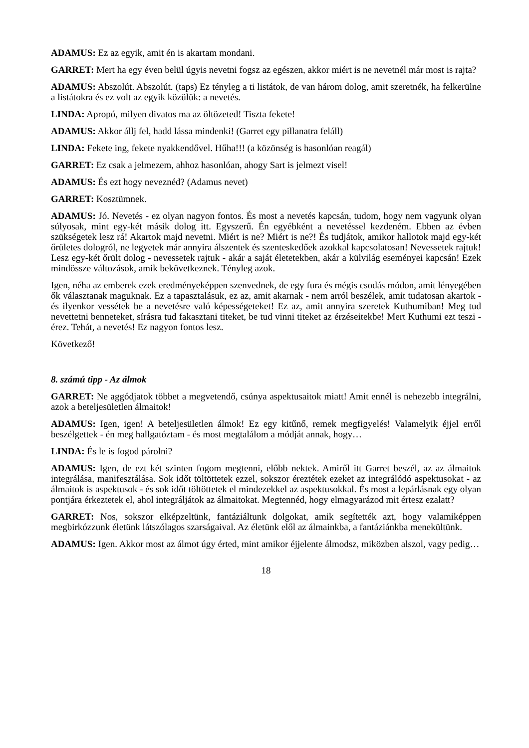ADAMUS: Ez az egyik, amit én is akartam mondani.
GARRET: Mert ha egy éven belül úgyis nevetni fogsz az egészen, akkor miért is ne nevetnél már most is rajta?
ADAMUS: Abszolút. Abszolút. (taps) Ez tényleg a ti listátok, de van három dolog, amit szeretnék, ha felkerülne a listátokra és ez volt az egyik közülük: a nevetés.
LINDA: Apropó, milyen divatos ma az öltözeted! Tiszta fekete!
ADAMUS: Akkor állj fel, hadd lássa mindenki! (Garret egy pillanatra feláll)
LINDA: Fekete ing, fekete nyakkendővel. Hűha!!! (a közönség is hasonlóan reagál)
GARRET: Ez csak a jelmezem, ahhoz hasonlóan, ahogy Sart is jelmezt visel!
ADAMUS: És ezt hogy neveznéd? (Adamus nevet)
GARRET: Kosztümnek.
ADAMUS: Jó. Nevetés - ez olyan nagyon fontos. És most a nevetés kapcsán, tudom, hogy nem vagyunk olyan súlyosak, mint egy-két másik dolog itt. Egyszerű. Én egyébként a nevetéssel kezdeném. Ebben az évben szükségetek lesz rá! Akartok majd nevetni. Miért is ne? Miért is ne?! És tudjátok, amikor hallotok majd egy-két őrületes dologról, ne legyetek már annyira álszentek és szenteskedőek azokkal kapcsolatosan! Nevessetek rajtuk! Lesz egy-két őrült dolog - nevessetek rajtuk - akár a saját életetekben, akár a külvilág eseményei kapcsán! Ezek mindössze változások, amik bekövetkeznek. Tényleg azok.
Igen, néha az emberek ezek eredményeképpen szenvednek, de egy fura és mégis csodás módon, amit lényegében ők választanak maguknak. Ez a tapasztalásuk, ez az, amit akarnak - nem arról beszélek, amit tudatosan akartok - és ilyenkor vessétek be a nevetésre való képességeteket! Ez az, amit annyira szeretek Kuthumiban! Meg tud nevettetni benneteket, sírásra tud fakasztani titeket, be tud vinni titeket az érzéseitekbe! Mert Kuthumi ezt teszi - érez. Tehát, a nevetés! Ez nagyon fontos lesz.
Következő!
8. számú tipp - Az álmok
GARRET: Ne aggódjatok többet a megvetendő, csúnya aspektusaitok miatt! Amit ennél is nehezebb integrálni, azok a beteljesületlen álmaitok!
ADAMUS: Igen, igen! A beteljesületlen álmok! Ez egy kitűnő, remek megfigyelés! Valamelyik éjjel erről beszélgettek - én meg hallgatóztam - és most megtalálom a módját annak, hogy…
LINDA: És le is fogod párolni?
ADAMUS: Igen, de ezt két szinten fogom megtenni, előbb nektek. Amiről itt Garret beszél, az az álmaitok integrálása, manifesztálása. Sok időt töltöttetek ezzel, sokszor éreztétek ezeket az integrálódó aspektusokat - az álmaitok is aspektusok - és sok időt töltöttetek el mindezekkel az aspektusokkal. És most a lepárlásnak egy olyan pontjára érkeztetek el, ahol integráljátok az álmaitokat. Megtennéd, hogy elmagyarázod mit értesz ezalatt?
GARRET: Nos, sokszor elképzeltünk, fantáziáltunk dolgokat, amik segítették azt, hogy valamiképpen megbirkózzunk életünk látszólagos szarságaival. Az életünk elől az álmainkba, a fantáziánkba menekültünk.
ADAMUS: Igen. Akkor most az álmot úgy érted, mint amikor éjjelente álmodsz, miközben alszol, vagy pedig…
18